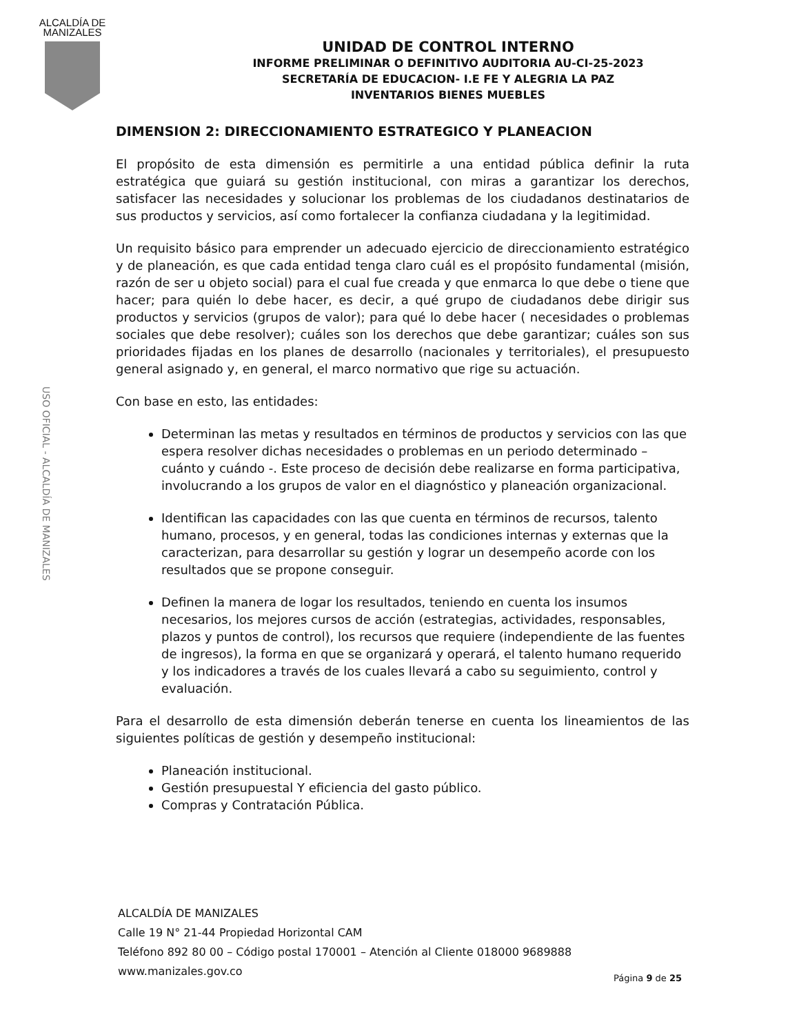ALCALDÍA DE
MANIZALES
UNIDAD DE CONTROL INTERNO
INFORME PRELIMINAR O DEFINITIVO AUDITORIA AU-CI-25-2023
SECRETARÍA DE EDUCACION- I.E FE Y ALEGRIA LA PAZ
INVENTARIOS BIENES MUEBLES
USO OFICIAL - ALCALDÍA DE MANIZALES
DIMENSION 2: DIRECCIONAMIENTO ESTRATEGICO Y PLANEACION
El propósito de esta dimensión es permitirle a una entidad pública definir la ruta estratégica que guiará su gestión institucional, con miras a garantizar los derechos, satisfacer las necesidades y solucionar los problemas de los ciudadanos destinatarios de sus productos y servicios, así como fortalecer la confianza ciudadana y la legitimidad.
Un requisito básico para emprender un adecuado ejercicio de direccionamiento estratégico y de planeación, es que cada entidad tenga claro cuál es el propósito fundamental (misión, razón de ser u objeto social) para el cual fue creada y que enmarca lo que debe o tiene que hacer; para quién lo debe hacer, es decir, a qué grupo de ciudadanos debe dirigir sus productos y servicios (grupos de valor); para qué lo debe hacer ( necesidades o problemas sociales que debe resolver); cuáles son los derechos que debe garantizar; cuáles son sus prioridades fijadas en los planes de desarrollo (nacionales y territoriales), el presupuesto general asignado y, en general, el marco normativo que rige su actuación.
Con base en esto, las entidades:
Determinan las metas y resultados en términos de productos y servicios con las que espera resolver dichas necesidades o problemas en un periodo determinado – cuánto y cuándo -. Este proceso de decisión debe realizarse en forma participativa, involucrando a los grupos de valor en el diagnóstico y planeación organizacional.
Identifican las capacidades con las que cuenta en términos de recursos, talento humano, procesos, y en general, todas las condiciones internas y externas que la caracterizan, para desarrollar su gestión y lograr un desempeño acorde con los resultados que se propone conseguir.
Definen la manera de logar los resultados, teniendo en cuenta los insumos necesarios, los mejores cursos de acción (estrategias, actividades, responsables, plazos y puntos de control), los recursos que requiere (independiente de las fuentes de ingresos), la forma en que se organizará y operará, el talento humano requerido y los indicadores a través de los cuales llevará a cabo su seguimiento, control y evaluación.
Para el desarrollo de esta dimensión deberán tenerse en cuenta los lineamientos de las siguientes políticas de gestión y desempeño institucional:
Planeación institucional.
Gestión presupuestal Y eficiencia del gasto público.
Compras y Contratación Pública.
ALCALDÍA DE MANIZALES
Calle 19 N° 21-44 Propiedad Horizontal CAM
Teléfono 892 80 00 – Código postal 170001 – Atención al Cliente 018000 9689888
www.manizales.gov.co
Página 9 de 25